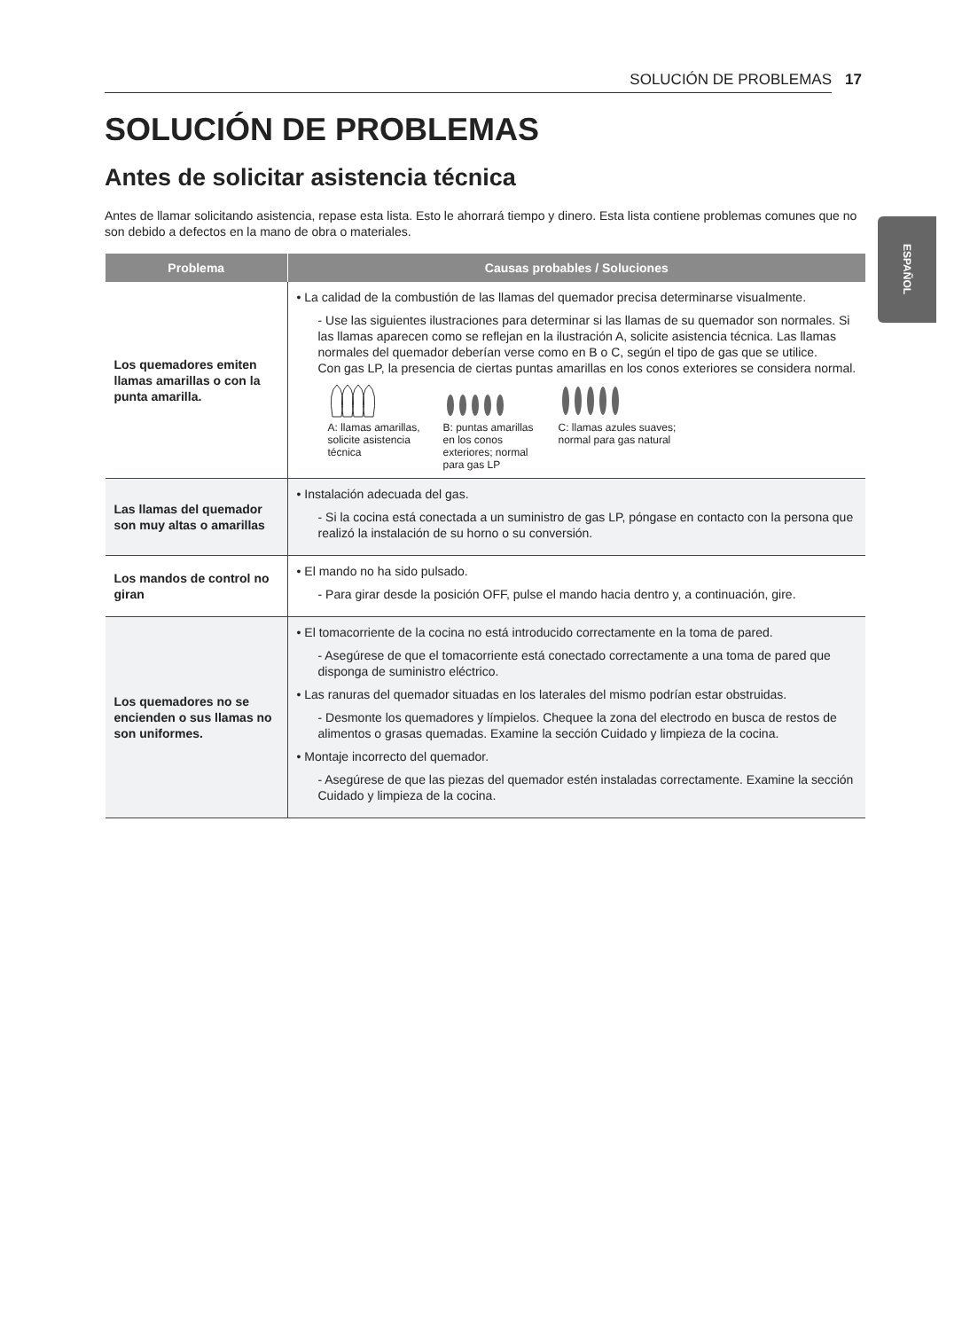ESPAÑOL
SOLUCIÓN DE PROBLEMAS 17
SOLUCIÓN DE PROBLEMAS
Antes de solicitar asistencia técnica
Antes de llamar solicitando asistencia, repase esta lista. Esto le ahorrará tiempo y dinero. Esta lista contiene problemas comunes que no son debido a defectos en la mano de obra o materiales.
| Problema | Causas probables / Soluciones |
| --- | --- |
| Los quemadores emiten llamas amarillas o con la punta amarilla. | • La calidad de la combustión de las llamas del quemador precisa determinarse visualmente. - Use las siguientes ilustraciones para determinar si las llamas de su quemador son normales. Si las llamas aparecen como se reflejan en la ilustración A, solicite asistencia técnica. Las llamas normales del quemador deberían verse como en B o C, según el tipo de gas que se utilice. Con gas LP, la presencia de ciertas puntas amarillas en los conos exteriores se considera normal. A: llamas amarillas, solicite asistencia técnica B: puntas amarillas en los conos exteriores; normal para gas LP C: llamas azules suaves; normal para gas natural |
| Las llamas del quemador son muy altas o amarillas | • Instalación adecuada del gas. - Si la cocina está conectada a un suministro de gas LP, póngase en contacto con la persona que realizó la instalación de su horno o su conversión. |
| Los mandos de control no giran | • El mando no ha sido pulsado. - Para girar desde la posición OFF, pulse el mando hacia dentro y, a continuación, gire. |
| Los quemadores no se encienden o sus llamas no son uniformes. | • El tomacorriente de la cocina no está introducido correctamente en la toma de pared. - Asegúrese de que el tomacorriente está conectado correctamente a una toma de pared que disponga de suministro eléctrico. • Las ranuras del quemador situadas en los laterales del mismo podrían estar obstruidas. - Desmonte los quemadores y límpielos. Chequee la zona del electrodo en busca de restos de alimentos o grasas quemadas. Examine la sección Cuidado y limpieza de la cocina. • Montaje incorrecto del quemador. - Asegúrese de que las piezas del quemador estén instaladas correctamente. Examine la sección Cuidado y limpieza de la cocina. |